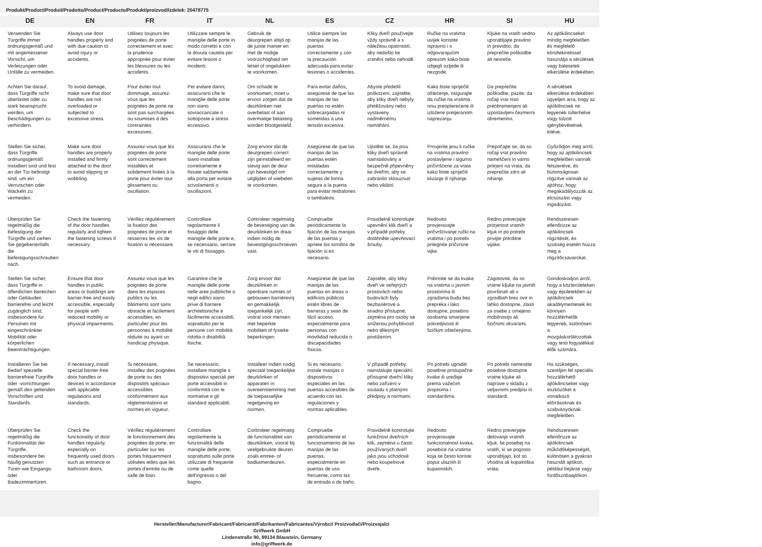Produkt/Product/Produit/Prodotto/Product/Producto/Produkt/proizvod/Izdelek: 20478775
| DE | EN | FR | IT | NL | ES | CZ | HR | SI | HU |
| --- | --- | --- | --- | --- | --- | --- | --- | --- | --- |
| Verwenden Sie Türgriffe immer ordnungsgemäß und mit angemessener Vorsicht, um Verletzungen oder Unfälle zu vermeiden. | Always use door handles properly and with due caution to avoid injury or accidents. | Utilisez toujours les poignées de porte correctement et avec la prudence appropriée pour éviter les blessures ou les accidents. | Utilizzare sempre le maniglie delle porte in modo corretto e con la dovuta cautela per evitare lesioni o incidenti. | Gebruik de deurgrepen altijd op de juiste manier en met de nodige voorzichtigheid om letsel of ongelukken te voorkomen. | Utilice siempre las manijas de las puertas correctamente y con la precaución adecuada para evitar lesiones o accidentes. | Kliky dveří používejte vždy správně a s náležitou opatrností, aby nedošlo ke zranění nebo nehodě. | Ručke na vratima uvijek koristite ispravno i s odgovarajućim oprezom kako biste izbjegli ozljede ili nezgode. | Kljuke na vratih vedno uporabljajte pravilno in previdno, da preprečite poškodbe ali nesreče. | Az ajtókilincseket mindig megfelelően és megfelelő körültekintéssel használja a sérülések vagy balesetek elkerülése érdekében. |
| Achten Sie darauf, dass Türgriffe nicht überlastet oder zu stark beansprucht werden, um Beschädigungen zu verhindern. | To avoid damage, make sure that door handles are not overloaded or subjected to excessive stress. | Pour éviter tout dommage, assurez-vous que les poignées de porte ne sont pas surchargées ou soumises à des contraintes excessives. | Per evitare danni, assicurarsi che le maniglie delle porte non siano sovraccaricate o sottoposte a stress eccessivo. | Om schade te voorkomen, moet u ervoor zorgen dat de deurklinken niet overbelast of aan overmatige belasting worden blootgesteld. | Para evitar daños, asegúrese de que las manijas de las puertas no estén sobrecargadas ni sometidas a una tensión excesiva. | Abyste předešli poškození, zajistěte, aby kliky dveří nebyly přetěžovány nebo vystaveny nadměrnému namáhání. | Kako biste spriječili oštećenje, osigurajte da ručke na vratima nisu preopterećene ili izložene pretjeranom naprezanju. | Da preprečite poškodbe, pazite, da ročaji vrat niso preobremenjeni ali izpostavljeni čezmerni obremenitvi. | A sérülések elkerülése érdekében ügyeljen arra, hogy az ajtókilincsek ne legyenek túlterhelve vagy túlzott igénybevételnek kitéve. |
| Stellen Sie sicher, dass Türgriffe ordnungsgemäß installiert sind und fest an der Tür befestigt sind, um ein Verrutschen oder Wackeln zu vermeiden. | Make sure door handles are properly installed and firmly attached to the door to avoid slipping or wobbling. | Assurez-vous que les poignées de porte sont correctement installées et solidement fixées à la porte pour éviter tout glissement ou oscillation. | Assicurarsi che le maniglie delle porte siano installate correttamente e fissate saldamente alla porta per evitare scivolamenti o oscillazioni. | Zorg ervoor dat de deurgrepen correct zijn geïnstalleerd en stevig aan de deur zijn bevestigd om uitglijden of wiebelen te voorkomen. | Asegúrese de que las manijas de las puertas estén instaladas correctamente y sujetas de forma segura a la puerta para evitar resbalones o tambaleos. | Ujistěte se, že jsou kliky dveří správně nainstalovány a bezpečně připevněny ke dveřím, aby se zabránilo sklouznutí nebo viklání. | Provjerite jesu li ručke na vratima pravilno postavljene i sigurno pričvršćene za vrata kako biste spriječili klizanje ili njihanje. | Prepričajte se, da so ročaji vrat pravilno nameščeni in varno pritrjeni na vrata, da preprečite zdrs ali nihanje. | Győződjön meg arról, hogy az ajtókilincsek megfelelően vannak felszerelve, és biztonságosan rögzítve vannak az ajtóhoz, hogy megakadályozzák az elcsúszást vagy ingadozást. |
| Überprüfen Sie regelmäßig die Befestigung der Türgriffe und ziehen Sie gegebenenfalls die Befestigungsschrauben nach. | Check the fastening of the door handles regularly and tighten the fastening screws if necessary. | Vérifiez régulièrement la fixation des poignées de porte et resserrez les vis de fixation si nécessaire. | Controllare regolarmente il fissaggio delle maniglie delle porte e, se necessario, serrare le viti di fissaggio. | Controleer regelmatig de bevestiging van de deurklinken en draai indien nodig de bevestigingsschroeven vast. | Compruebe periódicamente la fijación de las manijas de las puertas y apriete los tornillos de fijación si es necesario. | Pravidelně kontrolujte upevnění klik dveří a v případě potřeby dotáhněte upevňovací šrouby. | Redovito provjeravajte pričvršćivanje ručki na vratima i po potrebi pritegnite pričvrsne vijke. | Redno preverjajte pritrjenost vratnih kljuk in po potrebi privijte pritrdilne vijake. | Rendszeresen ellenőrizze az ajtókilincsek rögzítését, és szükség esetén húzza meg a rögzítőcsavarokat. |
| Stellen Sie sicher, dass Türgriffe in öffentlichen Bereichen oder Gebäuden barrierefrei und leicht zugänglich sind, insbesondere für Personen mit eingeschränkter Mobilität oder körperlichen Beeinträchtigungen. | Ensure that door handles in public areas or buildings are barrier-free and easily accessible, especially for people with reduced mobility or physical impairments. | Assurez-vous que les poignées de porte dans les espaces publics ou les bâtiments sont sans obstacle et facilement accessibles, en particulier pour les personnes à mobilité réduite ou ayant un handicap physique. | Garantire che le maniglie delle porte nelle aree pubbliche o negli edifici siano prive di barriere architettoniche e facilmente accessibili, soprattutto per le persone con mobilità ridotta o disabilità fisiche. | Zorg ervoor dat deurklinken in openbare ruimtes of gebouwen barrièrevrij en gemakkelijk toegankelijk zijn, vooral voor mensen met beperkte mobiliteit of fysieke beperkingen. | Asegúrese de que las manijas de las puertas en áreas o edificios públicos estén libres de barreras y sean de fácil acceso, especialmente para personas con movilidad reducida o discapacidades físicas. | Zajistěte, aby kliky dveří ve veřejných prostorách nebo budovách byly bezbariérové a snadno přístupné, zejména pro osoby se sníženou pohyblivostí nebo tělesným postižením. | Pobrinite se da kvake na vratima u javnim prostorima ili zgradama budu bez prepreka i lako dostupne, posebno osobama smanjene pokretljivosti ili fizičkim oštećenjima. | Zagotovite, da so vratne kljuke na javnih površinah ali v zgradbah brez ovir in lahko dostopne, zlasti za osebe z omejeno mobilnostjo ali fizičnimi okvarami. | Gondoskodjon arról, hogy a közterületeken vagy épületekben az ajtókilincsek akadálymentesek és könnyen hozzáférhetők legyenek, különösen a mozgáskorlátozottak vagy testi fogyatékkal élők számára. |
| Installieren Sie bei Bedarf spezielle barrierefreie Türgriffe oder -vorrichtungen gemäß den geltenden Vorschriften und Standards. | If necessary, install special barrier-free door handles or devices in accordance with applicable regulations and standards. | Si nécessaire, installez des poignées de porte ou des dispositifs spéciaux accessibles conformément aux réglementations et normes en vigueur. | Se necessario, installare maniglie o dispositivi speciali per porte accessibili in conformità con le normative e gli standard applicabili. | Installeer indien nodig speciaal toegankelijke deurklinken of apparaten in overeenstemming met de toepasselijke regelgeving en normen. | Si es necesario, instale manijas o dispositivos especiales en las puertas accesibles de acuerdo con las regulaciones y normas aplicables. | V případě potřeby nainstalujte speciální přístupné dveřní kliky nebo zařízení v souladu s platnými předpisy a normami. | Po potrebi ugraditi posebne pristupačne kvake ili uređaje prema važećim propisima i standardima. | Po potrebi namestite posebne dostopne vratne kljuke ali naprave v skladu z veljavnimi predpisi in standardi. | Ha szükséges, szereljen fel speciális hozzáférhető ajtókilincseket vagy eszközöket a vonatkozó előírásoknak és szabványoknak megfelelően. |
| Überprüfen Sie regelmäßig die Funktionalität der Türgriffe, insbesondere bei häufig genutzten Türen wie Eingangs- oder Badezimmertüren. | Check the functionality of door handles regularly, especially on frequently used doors such as entrance or bathroom doors. | Vérifiez régulièrement le fonctionnement des poignées de porte, en particulier sur les portes fréquemment utilisées telles que les portes d'entrée ou de salle de bain. | Controllare regolarmente la funzionalità delle maniglie delle porte, soprattutto sulle porte utilizzate di frequente come quelle dell'ingresso o del bagno. | Controleer regelmatig de functionaliteit van deurklinken, vooral bij veelgebruikte deuren zoals entree- of badkamerdeuren. | Compruebe periódicamente el funcionamiento de las manijas de las puertas, especialmente en puertas de uso frecuente, como las de entrada o de baño. | Pravidelně kontrolujte funkčnost dveřních klik, zejména u často používaných dveří jako jsou vchodové nebo koupelnové dveře. | Redovito provjeravajte funkcionalnost kvaka, posebice na vratima koja se često koriste poput ulaznih ili kupaonskih. | Redno preverjajte delovanje vratnih kljuk, še posebej na vratih, ki se pogosto uporabljajo, kot so vhodna ali kopalniška vrata. | Rendszeresen ellenőrizze az ajtókilincsek működőképességét, különösen a gyakran használt ajtókon, például bejárati vagy fürdőszobaajtókon. |
Hersteller/Manufacturer/Fabricant/Fabricanti/Fabrikanten/Fabricantes/Výrobci/ Proizvođači/Proizvajalci
Griffwerk GmbH
Lindenstraße 90, 89134 Blaustein, Germany
info@griffwerk.de